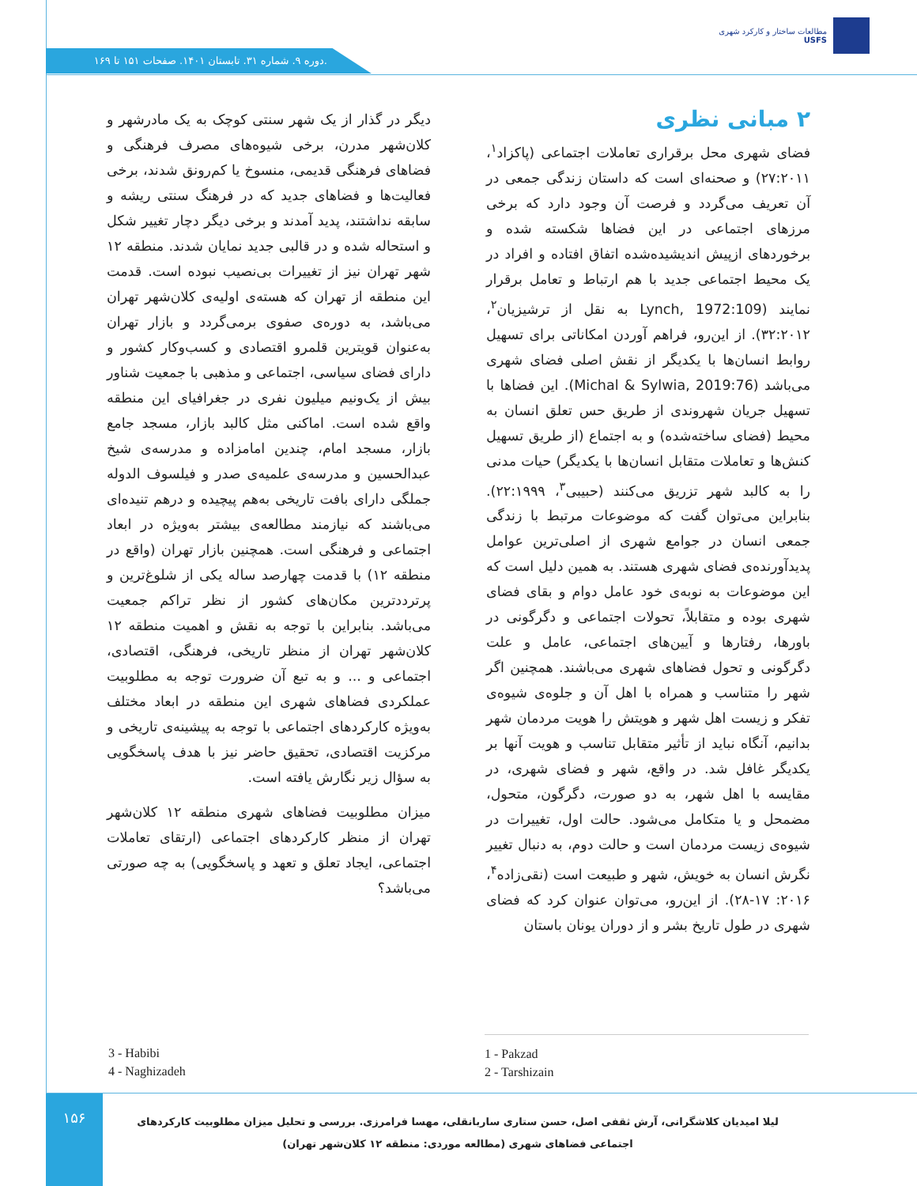مطالعات ساختار و کارکرد شهری
USFS
دوره ۹. شماره ۳۱. تابستان ۱۴۰۱. صفحات ۱۵۱ تا ۱۶۹.
دیگر در گذار از یک شهر سنتی کوچک به یک مادرشهر و کلان‌شهر مدرن، برخی شیوه‌های مصرف فرهنگی و فضاهای فرهنگی قدیمی، منسوخ یا کم‌رونق شدند، برخی فعالیت‌ها و فضاهای جدید که در فرهنگ سنتی ریشه و سابقه نداشتند، پدید آمدند و برخی دیگر دچار تغییر شکل و استحاله شده و در قالبی جدید نمایان شدند. منطقه ۱۲ شهر تهران نیز از تغییرات بی‌نصیب نبوده است. قدمت این منطقه از تهران که هسته‌ی اولیه‌ی کلان‌شهر تهران می‌باشد، به دوره‌ی صفوی برمی‌گردد و بازار تهران به‌عنوان قویترین قلمرو اقتصادی و کسب‌وکار کشور و دارای فضای سیاسی، اجتماعی و مذهبی با جمعیت شناور بیش از یک‌ونیم میلیون نفری در جغرافیای این منطقه واقع شده است. اماکنی مثل کالبد بازار، مسجد جامع بازار، مسجد امام، چندین امامزاده و مدرسه‌ی شیخ عبدالحسین و مدرسه‌ی علمیه‌ی صدر و فیلسوف الدوله جملگی دارای بافت تاریخی به‌هم پیچیده و درهم تنیده‌ای می‌باشند که نیازمند مطالعه‌ی بیشتر به‌ویژه در ابعاد اجتماعی و فرهنگی است. همچنین بازار تهران (واقع در منطقه ۱۲) با قدمت چهارصد ساله یکی از شلوغ‌ترین و پرترددترین مکان‌های کشور از نظر تراکم جمعیت می‌باشد. بنابراین با توجه به نقش و اهمیت منطقه ۱۲ کلان‌شهر تهران از منظر تاریخی، فرهنگی، اقتصادی، اجتماعی و ... و به تبع آن ضرورت توجه به مطلوبیت عملکردی فضاهای شهری این منطقه در ابعاد مختلف به‌ویژه کارکردهای اجتماعی با توجه به پیشینه‌ی تاریخی و مرکزیت اقتصادی، تحقیق حاضر نیز با هدف پاسخگویی به سؤال زیر نگارش یافته است.
میزان مطلوبیت فضاهای شهری منطقه ۱۲ کلان‌شهر تهران از منظر کارکردهای اجتماعی (ارتقای تعاملات اجتماعی، ایجاد تعلق و تعهد و پاسخگویی) به چه صورتی می‌باشد؟
۲ مبانی نظری
فضای شهری محل برقراری تعاملات اجتماعی (پاکزاد<sup>۱</sup>، ۲۷:۲۰۱۱) و صحنه‌ای است که داستان زندگی جمعی در آن تعریف می‌گردد و فرصت آن وجود دارد که برخی مرزهای اجتماعی در این فضاها شکسته شده و برخوردهای ازپیش اندیشیده‌شده اتفاق افتاده و افراد در یک محیط اجتماعی جدید با هم ارتباط و تعامل برقرار نمایند (Lynch, 1972:109 به نقل از ترشیزیان<sup>۲</sup>، ۳۲:۲۰۱۲). از این‌رو، فراهم آوردن امکاناتی برای تسهیل روابط انسان‌ها با یکدیگر از نقش اصلی فضای شهری می‌باشد (Michal & Sylwia, 2019:76). این فضاها با تسهیل جریان شهروندی از طریق حس تعلق انسان به محیط (فضای ساخته‌شده) و به اجتماع (از طریق تسهیل کنش‌ها و تعاملات متقابل انسان‌ها با یکدیگر) حیات مدنی را به کالبد شهر تزریق می‌کنند (حبیبی<sup>۳</sup>، ۲۲:۱۹۹۹). بنابراین می‌توان گفت که موضوعات مرتبط با زندگی جمعی انسان در جوامع شهری از اصلی‌ترین عوامل پدیدآورنده‌ی فضای شهری هستند. به همین دلیل است که این موضوعات به نوبه‌ی خود عامل دوام و بقای فضای شهری بوده و متقابلاً، تحولات اجتماعی و دگرگونی در باورها، رفتارها و آیین‌های اجتماعی، عامل و علت دگرگونی و تحول فضاهای شهری می‌باشند. همچنین اگر شهر را متناسب و همراه با اهل آن و جلوه‌ی شیوه‌ی تفکر و زیست اهل شهر و هویتش را هویت مردمان شهر بدانیم، آنگاه نباید از تأثیر متقابل تناسب و هویت آنها بر یکدیگر غافل شد. در واقع، شهر و فضای شهری، در مقایسه با اهل شهر، به دو صورت، دگرگون، متحول، مضمحل و یا متکامل می‌شود. حالت اول، تغییرات در شیوه‌ی زیست مردمان است و حالت دوم، به دنبال تغییر نگرش انسان به خویش، شهر و طبیعت است (نقی‌زاده<sup>۴</sup>، ۲۰۱۶: ۱۷-۲۸). از این‌رو، می‌توان عنوان کرد که فضای شهری در طول تاریخ بشر و از دوران یونان باستان
1 - Pakzad
2 - Tarshizain
3 - Habibi
4 - Naghizadeh
۱۵۶
لیلا امیدیان کلاشگرانی، آرش ثقفی اصل، حسن ستاری ساربانقلی، مهسا فرامرزی. بررسی و تحلیل میزان مطلوبیت کارکردهای اجتماعی فضاهای شهری (مطالعه موردی: منطقه ۱۲ کلان‌شهر تهران)